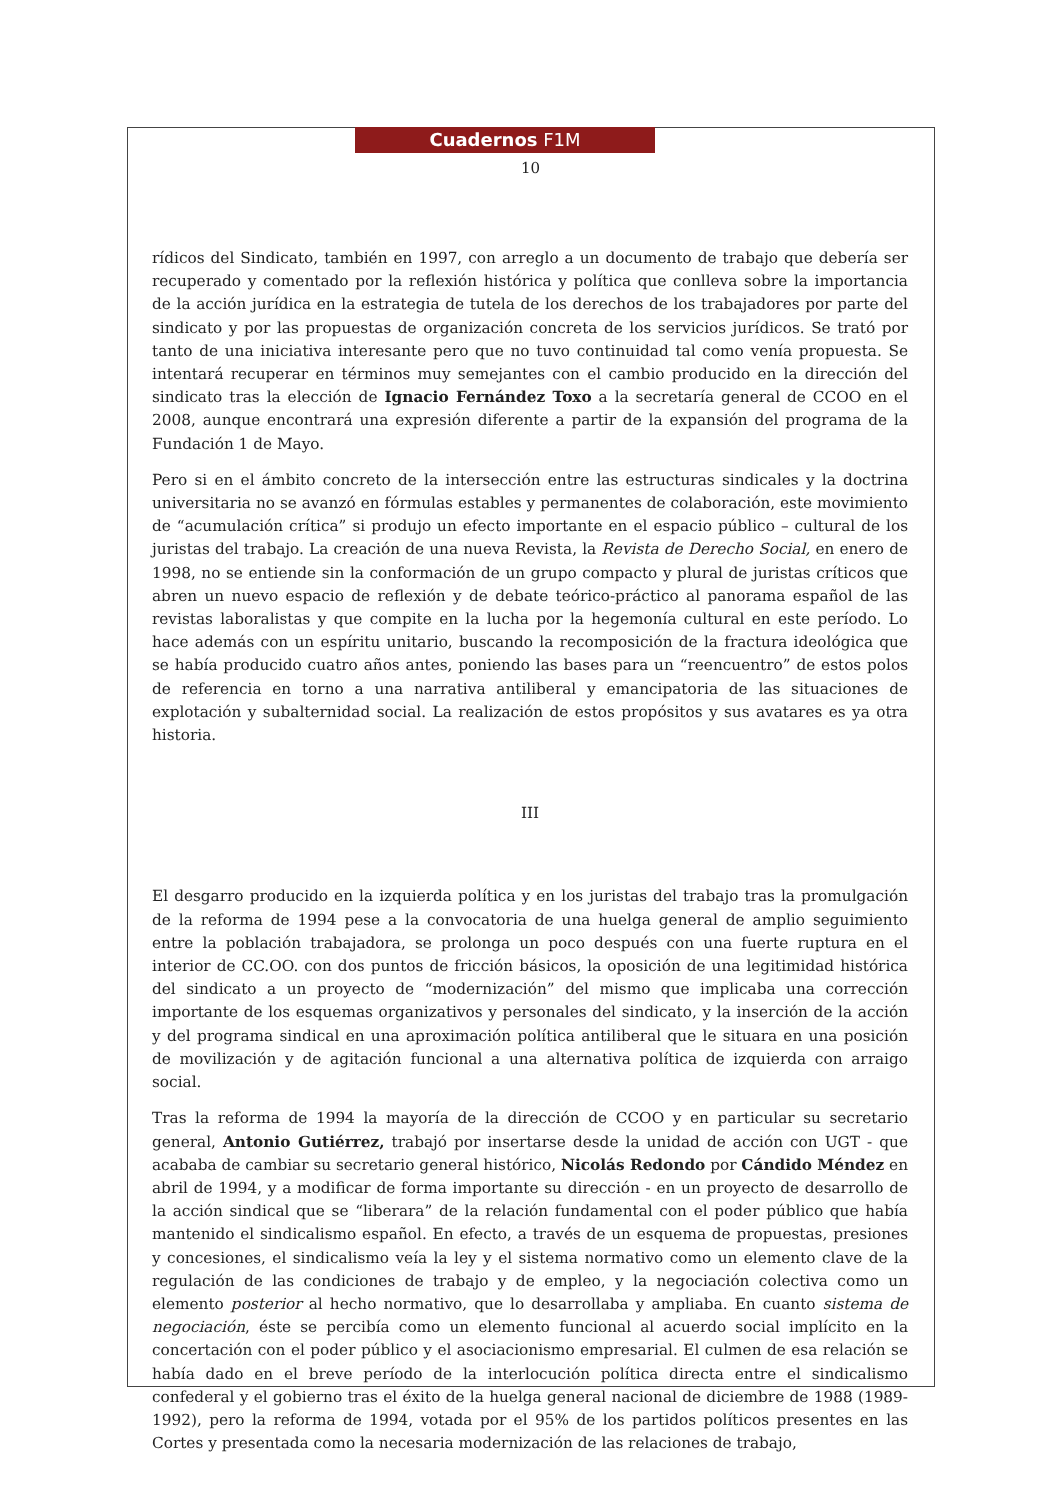Cuadernos F1M
10
rídicos del Sindicato, también en 1997, con arreglo a un documento de trabajo que debería ser recuperado y comentado por la reflexión histórica y política que conlleva sobre la importancia de la acción jurídica en la estrategia de tutela de los derechos de los trabajadores por parte del sindicato y por las propuestas de organización concreta de los servicios jurídicos. Se trató por tanto de una iniciativa interesante pero que no tuvo continuidad tal como venía propuesta. Se intentará recuperar en términos muy semejantes con el cambio producido en la dirección del sindicato tras la elección de Ignacio Fernández Toxo a la secretaría general de CCOO en el 2008, aunque encontrará una expresión diferente a partir de la expansión del programa de la Fundación 1 de Mayo.
Pero si en el ámbito concreto de la intersección entre las estructuras sindicales y la doctrina universitaria no se avanzó en fórmulas estables y permanentes de colaboración, este movimiento de “acumulación crítica” si produjo un efecto importante en el espacio público – cultural de los juristas del trabajo. La creación de una nueva Revista, la Revista de Derecho Social, en enero de 1998, no se entiende sin la conformación de un grupo compacto y plural de juristas críticos que abren un nuevo espacio de reflexión y de debate teórico-práctico al panorama español de las revistas laboralistas y que compite en la lucha por la hegemonía cultural en este período. Lo hace además con un espíritu unitario, buscando la recomposición de la fractura ideológica que se había producido cuatro años antes, poniendo las bases para un “reencuentro” de estos polos de referencia en torno a una narrativa antiliberal y emancipatoria de las situaciones de explotación y subalternidad social. La realización de estos propósitos y sus avatares es ya otra historia.
III
El desgarro producido en la izquierda política y en los juristas del trabajo tras la promulgación de la reforma de 1994 pese a la convocatoria de una huelga general de amplio seguimiento entre la población trabajadora, se prolonga un poco después con una fuerte ruptura en el interior de CC.OO. con dos puntos de fricción básicos, la oposición de una legitimidad histórica del sindicato a un proyecto de “modernización” del mismo que implicaba una corrección importante de los esquemas organizativos y personales del sindicato, y la inserción de la acción y del programa sindical en una aproximación política antiliberal que le situara en una posición de movilización y de agitación funcional a una alternativa política de izquierda con arraigo social.
Tras la reforma de 1994 la mayoría de la dirección de CCOO y en particular su secretario general, Antonio Gutiérrez, trabajó por insertarse desde la unidad de acción con UGT - que acababa de cambiar su secretario general histórico, Nicolás Redondo por Cándido Méndez en abril de 1994, y a modificar de forma importante su dirección - en un proyecto de desarrollo de la acción sindical que se “liberara” de la relación fundamental con el poder público que había mantenido el sindicalismo español. En efecto, a través de un esquema de propuestas, presiones y concesiones, el sindicalismo veía la ley y el sistema normativo como un elemento clave de la regulación de las condiciones de trabajo y de empleo, y la negociación colectiva como un elemento posterior al hecho normativo, que lo desarrollaba y ampliaba. En cuanto sistema de negociación, éste se percibía como un elemento funcional al acuerdo social implícito en la concertación con el poder público y el asociacionismo empresarial. El culmen de esa relación se había dado en el breve período de la interlocución política directa entre el sindicalismo confederal y el gobierno tras el éxito de la huelga general nacional de diciembre de 1988 (1989-1992), pero la reforma de 1994, votada por el 95% de los partidos políticos presentes en las Cortes y presentada como la necesaria modernización de las relaciones de trabajo,